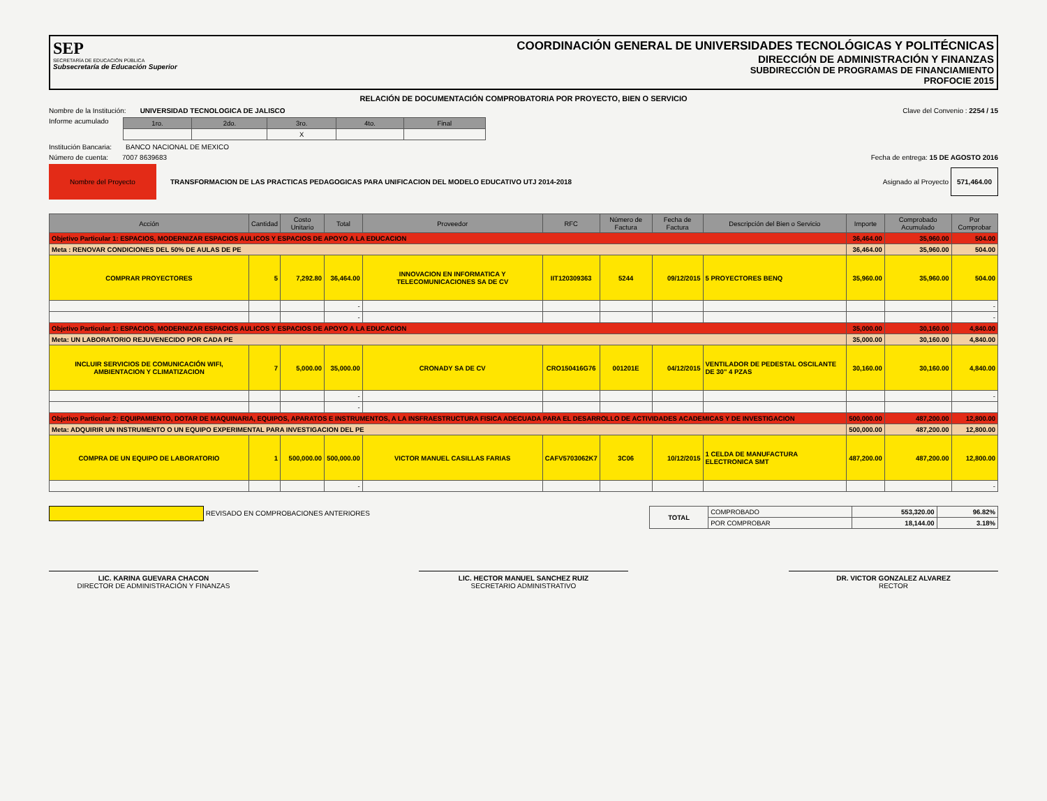SEP
SECRETARÍA DE EDUCACIÓN PÚBLICA
Subsecretaría de Educación Superior
COORDINACIÓN GENERAL DE UNIVERSIDADES TECNOLÓGICAS Y POLITÉCNICAS
DIRECCIÓN DE ADMINISTRACIÓN Y FINANZAS
SUBDIRECCIÓN DE PROGRAMAS DE FINANCIAMIENTO
PROFOCIE 2015
RELACIÓN DE DOCUMENTACIÓN COMPROBATORIA POR PROYECTO, BIEN O SERVICIO
Nombre de la Institución: UNIVERSIDAD TECNOLOGICA DE JALISCO Clave del Convenio : 2254 / 15
Informe acumulado
| 1ro. | 2do. | 3ro. | 4to. | Final |
| --- | --- | --- | --- | --- |
| | | X | | |
Institución Bancaria: BANCO NACIONAL DE MEXICO
Número de cuenta: 7007 8639683 Fecha de entrega: 15 DE AGOSTO 2016
Nombre del Proyecto TRANSFORMACION DE LAS PRACTICAS PEDAGOGICAS PARA UNIFICACION DEL MODELO EDUCATIVO UTJ 2014-2018 Asignado al Proyecto 571,464.00
| Acción | Cantidad | Costo Unitario | Total | Proveedor | RFC | Número de Factura | Fecha de Factura | Descripción del Bien o Servicio | Importe | Comprobado Acumulado | Por Comprobar |
| --- | --- | --- | --- | --- | --- | --- | --- | --- | --- | --- | --- |
| Objetivo Particular 1: ESPACIOS, MODERNIZAR ESPACIOS AULICOS Y ESPACIOS DE APOYO A LA EDUCACION | | | | | | | | | 36,464.00 | 35,960.00 | 504.00 |
| Meta : RENOVAR CONDICIONES DEL 50% DE AULAS DE PE | | | | | | | | | 36,464.00 | 35,960.00 | 504.00 |
| COMPRAR PROYECTORES | 5 | 7,292.80 | 36,464.00 | INNOVACION EN INFORMATICA Y TELECOMUNICACIONES SA DE CV | IIT120309363 | 5244 | 09/12/2015 | 5 PROYECTORES BENQ | 35,960.00 | 35,960.00 | 504.00 |
| | | | - | | | | | | | | - |
| | | | - | | | | | | | | - |
| Objetivo Particular 1: ESPACIOS, MODERNIZAR ESPACIOS AULICOS Y ESPACIOS DE APOYO A LA EDUCACION | | | | | | | | | 35,000.00 | 30,160.00 | 4,840.00 |
| Meta: UN LABORATORIO REJUVENECIDO POR CADA PE | | | | | | | | | 35,000.00 | 30,160.00 | 4,840.00 |
| INCLUIR SERVICIOS DE COMUNICACIÓN WIFI, AMBIENTACION Y CLIMATIZACION | 7 | 5,000.00 | 35,000.00 | CRONADY SA DE CV | CRO150416G76 | 001201E | 04/12/2015 | VENTILADOR DE PEDESTAL OSCILANTE DE 30" 4 PZAS | 30,160.00 | 30,160.00 | 4,840.00 |
| | | | - | | | | | | | | - |
| | | | - | | | | | | | | |
| Objetivo Particular 2: EQUIPAMIENTO, DOTAR DE MAQUINARIA, EQUIPOS, APARATOS E INSTRUMENTOS, A LA INSFRAESTRUCTURA FISICA ADECUADA PARA EL DESARROLLO DE ACTIVIDADES ACADEMICAS Y DE INVESTIGACION | | | | | | | | | 500,000.00 | 487,200.00 | 12,800.00 |
| Meta: ADQUIRIR UN INSTRUMENTO O UN EQUIPO EXPERIMENTAL PARA INVESTIGACION DEL PE | | | | | | | | | 500,000.00 | 487,200.00 | 12,800.00 |
| COMPRA DE UN EQUIPO DE LABORATORIO | 1 | 500,000.00 | 500,000.00 | VICTOR MANUEL CASILLAS FARIAS | CAFV5703062K7 | 3C06 | 10/12/2015 | 1 CELDA DE MANUFACTURA ELECTRONICA SMT | 487,200.00 | 487,200.00 | 12,800.00 |
| | | | - | | | | | | | | - |
REVISADO EN COMPROBACIONES ANTERIORES
| TOTAL | COMPROBADO | 553,320.00 | 96.82% |
| | POR COMPROBAR | 18,144.00 | 3.18% |
LIC. KARINA GUEVARA CHACON
DIRECTOR DE ADMINISTRACIÓN Y FINANZAS
LIC. HECTOR MANUEL SANCHEZ RUIZ
SECRETARIO ADMINISTRATIVO
DR. VICTOR GONZALEZ ALVAREZ
RECTOR